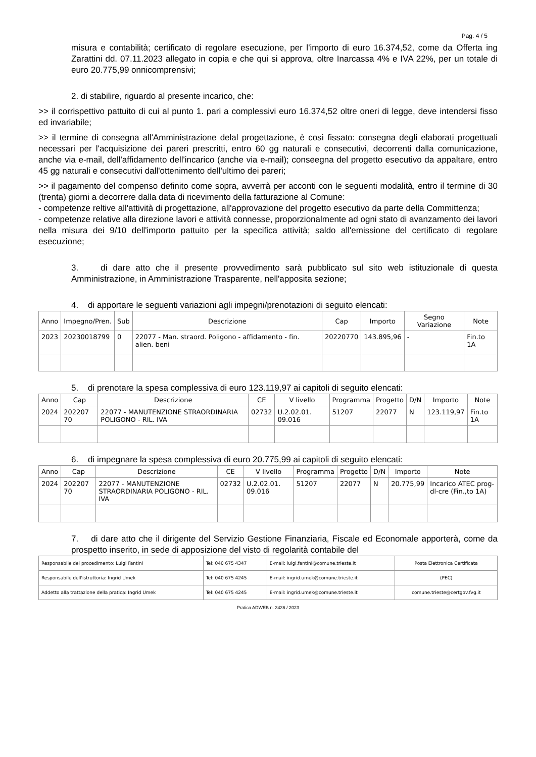Pag. 4 / 5
misura e contabilità; certificato di regolare esecuzione, per l'importo di euro 16.374,52, come da Offerta ing Zarattini dd. 07.11.2023 allegato in copia e che qui si approva, oltre Inarcassa 4% e IVA 22%, per un totale di euro 20.775,99 onnicomprensivi;
2. di stabilire, riguardo al presente incarico, che:
>> il corrispettivo pattuito di cui al punto 1. pari a complessivi euro 16.374,52 oltre oneri di legge, deve intendersi fisso ed invariabile;
>> il termine di consegna all'Amministrazione delal progettazione, è così fissato: consegna degli elaborati progettuali necessari per l'acquisizione dei pareri prescritti, entro 60 gg naturali e consecutivi, decorrenti dalla comunicazione, anche via e-mail, dell'affidamento dell'incarico (anche via e-mail); conseegna del progetto esecutivo da appaltare, entro 45 gg naturali e consecutivi dall'ottenimento dell'ultimo dei pareri;
>> il pagamento del compenso definito come sopra, avverrà per acconti con le seguenti modalità, entro il termine di 30 (trenta) giorni a decorrere dalla data di ricevimento della fatturazione al Comune:
- competenze reltive all'attività di progettazione, all'approvazione del progetto esecutivo da parte della Committenza;
- competenze relative alla direzione lavori e attività connesse, proporzionalmente ad ogni stato di avanzamento dei lavori nella misura dei 9/10 dell'importo pattuito per la specifica attività; saldo all'emissione del certificato di regolare esecuzione;
3. di dare atto che il presente provvedimento sarà pubblicato sul sito web istituzionale di questa Amministrazione, in Amministrazione Trasparente, nell'apposita sezione;
4. di apportare le seguenti variazioni agli impegni/prenotazioni di seguito elencati:
| Anno | Impegno/Pren. | Sub | Descrizione | Cap | Importo | Segno Variazione | Note |
| --- | --- | --- | --- | --- | --- | --- | --- |
| 2023 | 20230018799 | 0 | 22077 - Man. straord. Poligono - affidamento - fin. alien. beni | 20220770 | 143.895,96 | - | Fin.to 1A |
5. di prenotare la spesa complessiva di euro 123.119,97 ai capitoli di seguito elencati:
| Anno | Cap | Descrizione | CE | V livello | Programma | Progetto | D/N | Importo | Note |
| --- | --- | --- | --- | --- | --- | --- | --- | --- | --- |
| 2024 | 202207 70 | 22077 - MANUTENZIONE STRAORDINARIA POLIGONO - RIL. IVA | 02732 | U.2.02.01. 09.016 | 51207 | 22077 | N | 123.119,97 | Fin.to 1A |
6. di impegnare la spesa complessiva di euro 20.775,99 ai capitoli di seguito elencati:
| Anno | Cap | Descrizione | CE | V livello | Programma | Progetto | D/N | Importo | Note |
| --- | --- | --- | --- | --- | --- | --- | --- | --- | --- |
| 2024 | 202207 70 | 22077 - MANUTENZIONE STRAORDINARIA POLIGONO - RIL. IVA | 02732 | U.2.02.01. 09.016 | 51207 | 22077 | N | 20.775,99 | Incarico ATEC prog-dl-cre (Fin.,to 1A) |
7. di dare atto che il dirigente del Servizio Gestione Finanziaria, Fiscale ed Economale apporterà, come da prospetto inserito, in sede di apposizione del visto di regolarità contabile del
| Responsabile del procedimento: Luigi Fantini | Tel: 040 675 4347 | E-mail: luigi.fantini@comune.trieste.it | Posta Elettronica Certificata |
| Responsabile dell'istruttoria: Ingrid Umek | Tel: 040 675 4245 | E-mail: ingrid.umek@comune.trieste.it | (PEC) |
| Addetto alla trattazione della pratica: Ingrid Umek | Tel: 040 675 4245 | E-mail: ingrid.umek@comune.trieste.it | comune.trieste@certgov.fvg.it |
Pratica ADWEB n. 3436 / 2023